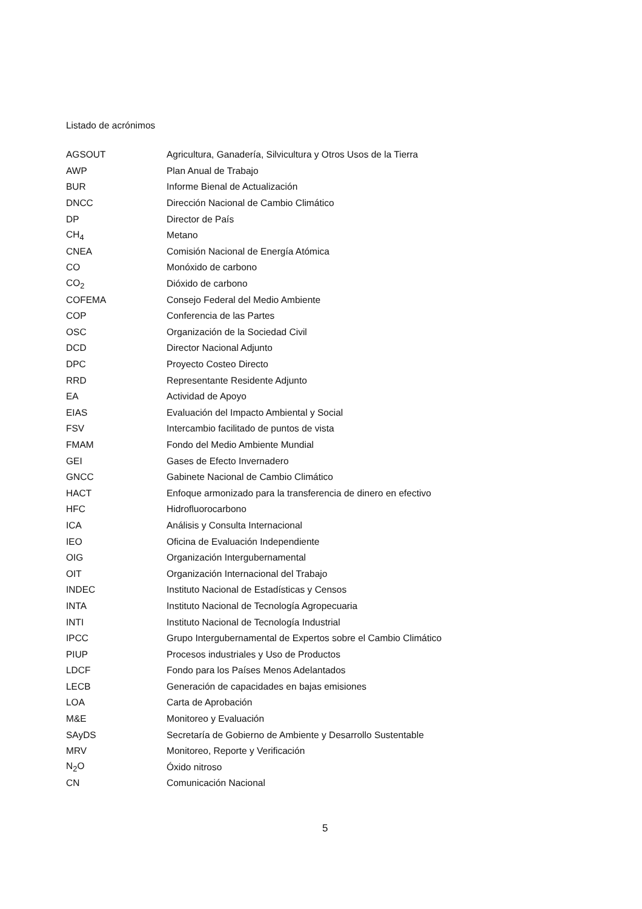Listado de acrónimos
| AGSOUT | Agricultura, Ganadería, Silvicultura y Otros Usos de la Tierra |
| AWP | Plan Anual de Trabajo |
| BUR | Informe Bienal de Actualización |
| DNCC | Dirección Nacional de Cambio Climático |
| DP | Director de País |
| CH<sub>4</sub> | Metano |
| CNEA | Comisión Nacional de Energía Atómica |
| CO | Monóxido de carbono |
| CO<sub>2</sub> | Dióxido de carbono |
| COFEMA | Consejo Federal del Medio Ambiente |
| COP | Conferencia de las Partes |
| OSC | Organización de la Sociedad Civil |
| DCD | Director Nacional Adjunto |
| DPC | Proyecto Costeo Directo |
| RRD | Representante Residente Adjunto |
| EA | Actividad de Apoyo |
| EIAS | Evaluación del Impacto Ambiental y Social |
| FSV | Intercambio facilitado de puntos de vista |
| FMAM | Fondo del Medio Ambiente Mundial |
| GEI | Gases de Efecto Invernadero |
| GNCC | Gabinete Nacional de Cambio Climático |
| HACT | Enfoque armonizado para la transferencia de dinero en efectivo |
| HFC | Hidrofluorocarbono |
| ICA | Análisis y Consulta Internacional |
| IEO | Oficina de Evaluación Independiente |
| OIG | Organización Intergubernamental |
| OIT | Organización Internacional del Trabajo |
| INDEC | Instituto Nacional de Estadísticas y Censos |
| INTA | Instituto Nacional de Tecnología Agropecuaria |
| INTI | Instituto Nacional de Tecnología Industrial |
| IPCC | Grupo Intergubernamental de Expertos sobre el Cambio Climático |
| PIUP | Procesos industriales y Uso de Productos |
| LDCF | Fondo para los Países Menos Adelantados |
| LECB | Generación de capacidades en bajas emisiones |
| LOA | Carta de Aprobación |
| M&E | Monitoreo y Evaluación |
| SAyDS | Secretaría de Gobierno de Ambiente y Desarrollo Sustentable |
| MRV | Monitoreo, Reporte y Verificación |
| N<sub>2</sub>O | Óxido nitroso |
| CN | Comunicación Nacional |
5